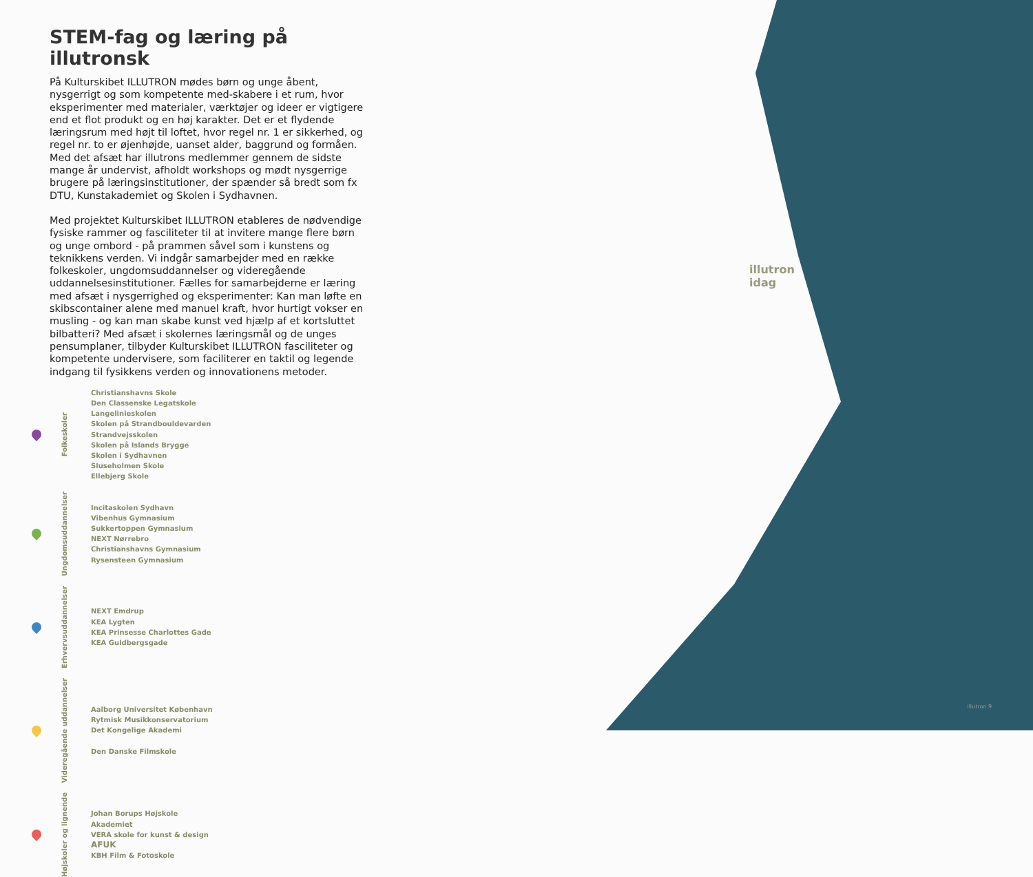STEM-fag og læring på illutronsk
På Kulturskibet ILLUTRON mødes børn og unge åbent, nysgerrigt og som kompetente med-skabere i et rum, hvor eksperimenter med materialer, værktøjer og ideer er vigtigere end et flot produkt og en høj karakter. Det er et flydende læringsrum med højt til loftet, hvor regel nr. 1 er sikkerhed, og regel nr. to er øjenhøjde, uanset alder, baggrund og formåen. Med det afsæt har illutrons medlemmer gennem de sidste mange år undervist, afholdt workshops og mødt nysgerrige brugere på læringsinstitutioner, der spænder så bredt som fx DTU, Kunstakademiet og Skolen i Sydhavnen.
Med projektet Kulturskibet ILLUTRON etableres de nødvendige fysiske rammer og fasciliteter til at invitere mange flere børn og unge ombord - på prammen såvel som i kunstens og teknikkens verden. Vi indgår samarbejder med en række folkeskoler, ungdomsuddannelser og videregående uddannelsesinstitutioner. Fælles for samarbejderne er læring med afsæt i nysgerrighed og eksperimenter: Kan man løfte en skibscontainer alene med manuel kraft, hvor hurtigt vokser en musling - og kan man skabe kunst ved hjælp af et kortsluttet bilbatteri? Med afsæt i skolernes læringsmål og de unges pensumplaner, tilbyder Kulturskibet ILLUTRON fasciliteter og kompetente undervisere, som faciliterer en taktil og legende indgang til fysikkens verden og innovationens metoder.
Folkeskoler
Christianshavns Skole
Den Classenske Legatskole
Langelinieskolen
Skolen på Strandbouldevarden
Strandvejsskolen
Skolen på Islands Brygge
Skolen i Sydhavnen
Sluseholmen Skole
Ellebjerg Skole
Ungdomsuddannelser
Incitaskolen Sydhavn
Vibenhus Gymnasium
Sukkertoppen Gymnasium
NEXT Nørrebro
Christianshavns Gymnasium
Rysensteen Gymnasium
Erhvervsuddannelser
NEXT Emdrup
KEA Lygten
KEA Prinsesse Charlottes Gade
KEA Guldbergsgade
Videregående uddannelser
Aalborg Universitet København
Rytmisk Musikkonservatorium
Det Kongelige Akademi
Den Danske Filmskole
Højskoler og lignende
Johan Borups Højskole
Akademiet
VERA skole for kunst & design
AFUK
KBH Film & Fotoskole
illutron
idag
illutron 9